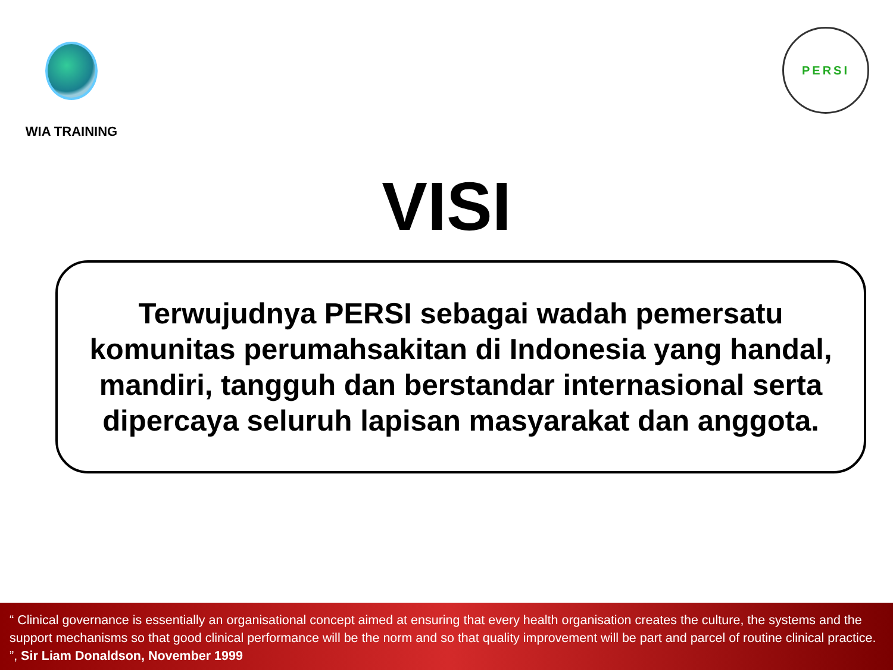WIA TRAINING
PERSI
VISI
Terwujudnya PERSI sebagai wadah pemersatu komunitas perumahsakitan di Indonesia yang handal, mandiri, tangguh dan berstandar internasional serta dipercaya seluruh lapisan masyarakat dan anggota.
“ Clinical governance is essentially an organisational concept aimed at ensuring that every health organisation creates the culture, the systems and the support mechanisms so that good clinical performance will be the norm and so that quality improvement will be part and parcel of routine clinical practice. ”, Sir Liam Donaldson, November 1999